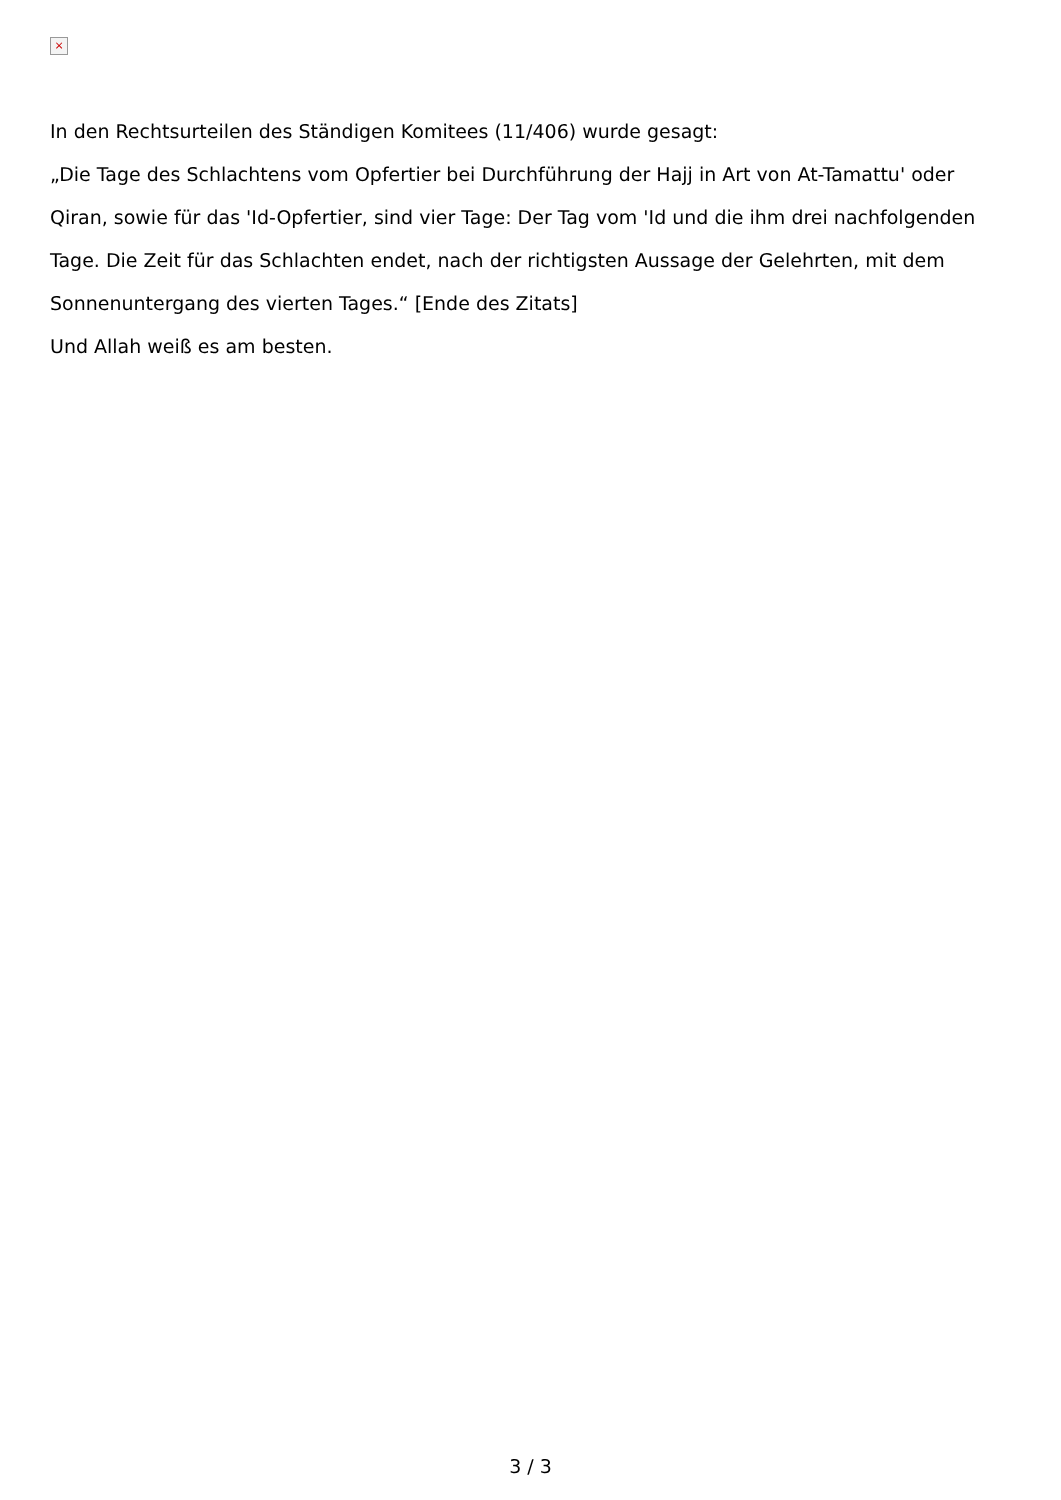×
In den Rechtsurteilen des Ständigen Komitees (11/406) wurde gesagt:
„Die Tage des Schlachtens vom Opfertier bei Durchführung der Hajj in Art von At-Tamattu' oder Qiran, sowie für das 'Id-Opfertier, sind vier Tage: Der Tag vom 'Id und die ihm drei nachfolgenden Tage. Die Zeit für das Schlachten endet, nach der richtigsten Aussage der Gelehrten, mit dem Sonnenuntergang des vierten Tages.“ [Ende des Zitats]
Und Allah weiß es am besten.
3 / 3